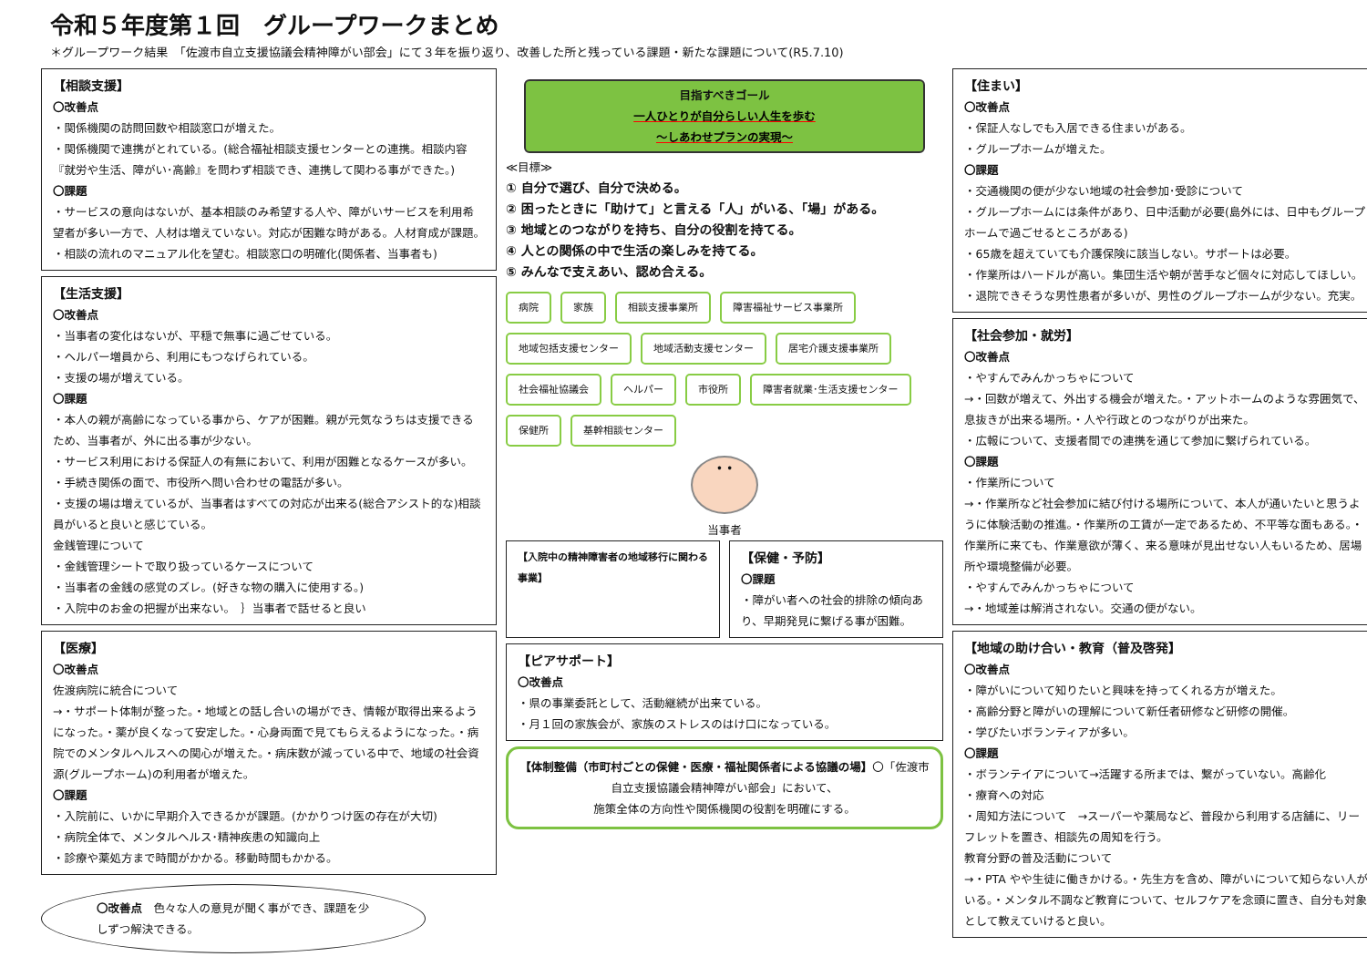令和５年度第１回　グループワークまとめ
＊グループワーク結果　「佐渡市自立支援協議会精神障がい部会」にて３年を振り返り、改善した所と残っている課題・新たな課題について(R5.7.10)
【相談支援】
〇改善点
・関係機関の訪問回数や相談窓口が増えた。
・関係機関で連携がとれている。(総合福祉相談支援センターとの連携。相談内容『就労や生活、障がい･高齢』を問わず相談でき、連携して関わる事ができた。)
〇課題
・サービスの意向はないが、基本相談のみ希望する人や、障がいサービスを利用希望者が多い一方で、人材は増えていない。対応が困難な時がある。人材育成が課題。
・相談の流れのマニュアル化を望む。相談窓口の明確化(関係者、当事者も)
【生活支援】
〇改善点
・当事者の変化はないが、平穏で無事に過ごせている。
・ヘルパー増員から、利用にもつなげられている。
・支援の場が増えている。
〇課題
・本人の親が高齢になっている事から、ケアが困難。親が元気なうちは支援できるため、当事者が、外に出る事が少ない。
・サービス利用における保証人の有無において、利用が困難となるケースが多い。
・手続き関係の面で、市役所へ問い合わせの電話が多い。
・支援の場は増えているが、当事者はすべての対応が出来る(総合アシスト的な)相談員がいると良いと感じている。
金銭管理について
・金銭管理シートで取り扱っているケースについて
・当事者の金銭の感覚のズレ。(好きな物の購入に使用する。)
・入院中のお金の把握が出来ない。　｝当事者で話せると良い
【医療】
〇改善点
佐渡病院に統合について
→・サポート体制が整った。・地域との話し合いの場ができ、情報が取得出来るようになった。・薬が良くなって安定した。・心身両面で見てもらえるようになった。・病院でのメンタルヘルスへの関心が増えた。・病床数が減っている中で、地域の社会資源(グループホーム)の利用者が増えた。
〇課題
・入院前に、いかに早期介入できるかが課題。(かかりつけ医の存在が大切)
・病院全体で、メンタルヘルス･精神疾患の知識向上
・診療や薬処方まで時間がかかる。移動時間もかかる。
〇改善点　色々な人の意見が聞く事ができ、課題を少しずつ解決できる。
目指すべきゴール
一人ひとりが自分らしい人生を歩む
～しあわせプランの実現～
≪目標≫
① 自分で選び、自分で決める。
② 困ったときに「助けて」と言える「人」がいる、「場」がある。
③ 地域とのつながりを持ち、自分の役割を持てる。
④ 人との関係の中で生活の楽しみを持てる。
⑤ みんなで支えあい、認め合える。
病院 家族 相談支援事業所 障害福祉サービス事業所 地域包括支援センター 地域活動支援センター 居宅介護支援事業所 社会福祉協議会 ヘルパー 市役所 障害者就業･生活支援センター 保健所 基幹相談センター
• •
当事者
【入院中の精神障害者の地域移行に関わる事業】
【保健・予防】
〇課題
・障がい者への社会的排除の傾向あり、早期発見に繋げる事が困難。
【ピアサポート】
〇改善点
・県の事業委託として、活動継続が出来ている。
・月１回の家族会が、家族のストレスのはけ口になっている。
【体制整備（市町村ごとの保健・医療・福祉関係者による協議の場】〇「佐渡市自立支援協議会精神障がい部会」において、
施策全体の方向性や関係機関の役割を明確にする。
【住まい】
〇改善点
・保証人なしでも入居できる住まいがある。
・グループホームが増えた。
〇課題
・交通機関の便が少ない地域の社会参加･受診について
・グループホームには条件があり、日中活動が必要(島外には、日中もグループホームで過ごせるところがある)
・65歳を超えていても介護保険に該当しない。サポートは必要。
・作業所はハードルが高い。集団生活や朝が苦手など個々に対応してほしい。
・退院できそうな男性患者が多いが、男性のグループホームが少ない。充実。
【社会参加・就労】
〇改善点
・やすんでみんかっちゃについて
→・回数が増えて、外出する機会が増えた。・アットホームのような雰囲気で、息抜きが出来る場所。・人や行政とのつながりが出来た。
・広報について、支援者間での連携を通じて参加に繋げられている。
〇課題
・作業所について
→・作業所など社会参加に結び付ける場所について、本人が通いたいと思うように体験活動の推進。・作業所の工賃が一定であるため、不平等な面もある。・作業所に来ても、作業意欲が薄く、来る意味が見出せない人もいるため、居場所や環境整備が必要。
・やすんでみんかっちゃについて
→・地域差は解消されない。交通の便がない。
【地域の助け合い・教育（普及啓発】
〇改善点
・障がいについて知りたいと興味を持ってくれる方が増えた。
・高齢分野と障がいの理解について新任者研修など研修の開催。
・学びたいボランティアが多い。
〇課題
・ボランテイアについて→活躍する所までは、繋がっていない。高齢化
・療育への対応
・周知方法について　→スーパーや薬局など、普段から利用する店舗に、リーフレットを置き、相談先の周知を行う。
教育分野の普及活動について
→・PTA やや生徒に働きかける。・先生方を含め、障がいについて知らない人がいる。・メンタル不調など教育について、セルフケアを念頭に置き、自分も対象として教えていけると良い。